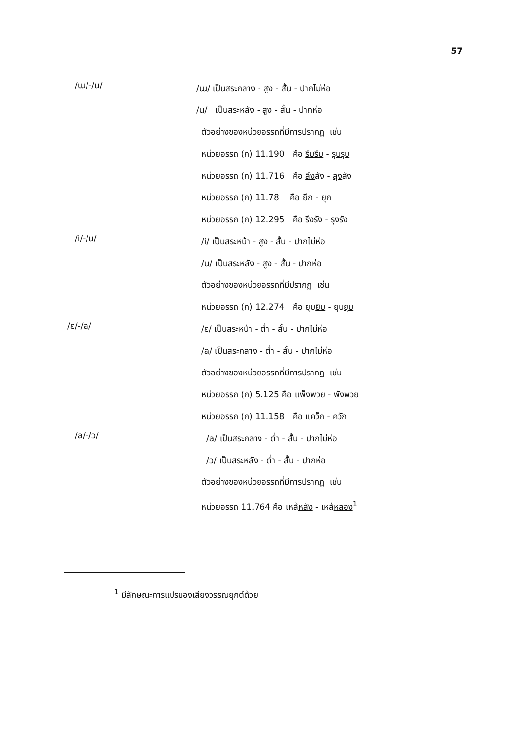57
/ɯ/-/u/
/ɯ/ เป็นสระกลาง - สูง - สั้น - ปากไม่ห่อ
/u/ เป็นสระหลัง - สูง - สั้น - ปากห่อ
ตัวอย่างของหน่วยอรรถที่มีการปรากฏ เช่น
หน่วยอรรถ (ก) 11.190 คือ รึบรึบ - รุบรุบ
หน่วยอรรถ (ก) 11.716 คือ ลึงลัง - ลุงลัง
หน่วยอรรถ (ก) 11.78 คือ ยึก - ยุก
หน่วยอรรถ (ก) 12.295 คือ รึงรัง - รุงรัง
/i/-/u/
/i/ เป็นสระหน้า - สูง - สั้น - ปากไม่ห่อ
/u/ เป็นสระหลัง - สูง - สั้น - ปากห่อ
ตัวอย่างของหน่วยอรรถที่มีปรากฏ เช่น
หน่วยอรรถ (ก) 12.274 คือ ยุบยิบ - ยุบยุบ
/ɛ/-/a/
/ɛ/ เป็นสระหน้า - ต่ำ - สั้น - ปากไม่ห่อ
/a/ เป็นสระกลาง - ต่ำ - สั้น - ปากไม่ห่อ
ตัวอย่างของหน่วยอรรถที่มีการปรากฏ เช่น
หน่วยอรรถ (ก) 5.125 คือ แพ็งพวย - พังพวย
หน่วยอรรถ (ก) 11.158 คือ แคว็ก - ควัก
/a/-/ɔ/
/a/ เป็นสระกลาง - ต่ำ - สั้น - ปากไม่ห่อ
/ɔ/ เป็นสระหลัง - ต่ำ - สั้น - ปากห่อ
ตัวอย่างของหน่วยอรรถที่มีการปรากฏ เช่น
หน่วยอรรถ 11.764 คือ เหล้หลัง - เหล้หลอง<sup>1</sup>
<sup>1</sup> มีลักษณะการแปรของเสียงวรรณยุกต์ด้วย